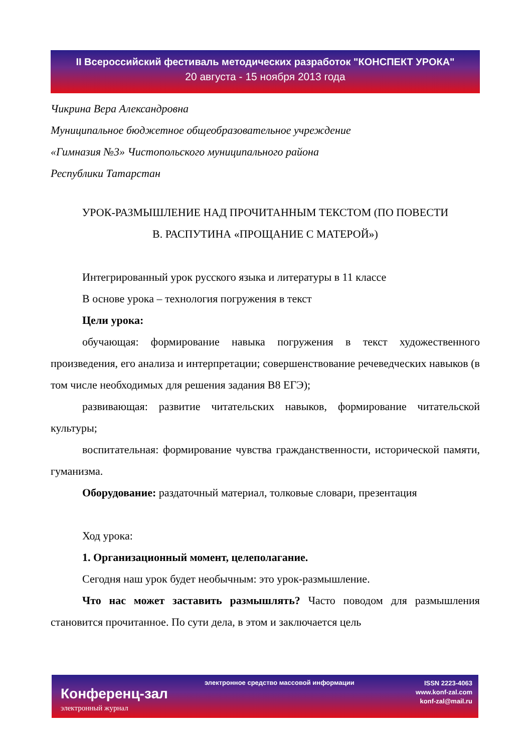II Всероссийский фестиваль методических разработок "КОНСПЕКТ УРОКА"
20 августа - 15 ноября 2013 года
Чикрина Вера Александровна
Муниципальное бюджетное общеобразовательное учреждение
«Гимназия №3» Чистопольского муниципального района
Республики Татарстан
УРОК-РАЗМЫШЛЕНИЕ НАД ПРОЧИТАННЫМ ТЕКСТОМ (ПО ПОВЕСТИ
В. РАСПУТИНА «ПРОЩАНИЕ С МАТЕРОЙ»)
Интегрированный урок русского языка и литературы в 11 классе
В основе урока – технология погружения в текст
Цели урока:
обучающая: формирование навыка погружения в текст художественного произведения, его анализа и интерпретации; совершенствование речеведческих навыков (в том числе необходимых для решения задания В8 ЕГЭ);
развивающая: развитие читательских навыков, формирование читательской культуры;
воспитательная: формирование чувства гражданственности, исторической памяти, гуманизма.
Оборудование: раздаточный материал, толковые словари, презентация
Ход урока:
1. Организационный момент, целеполагание.
Сегодня наш урок будет необычным: это урок-размышление.
Что нас может заставить размышлять? Часто поводом для размышления становится прочитанное. По сути дела, в этом и заключается цель
Конференц-зал
электронный журнал
электронное средство массовой информации
ISSN 2223-4063
www.konf-zal.com
konf-zal@mail.ru